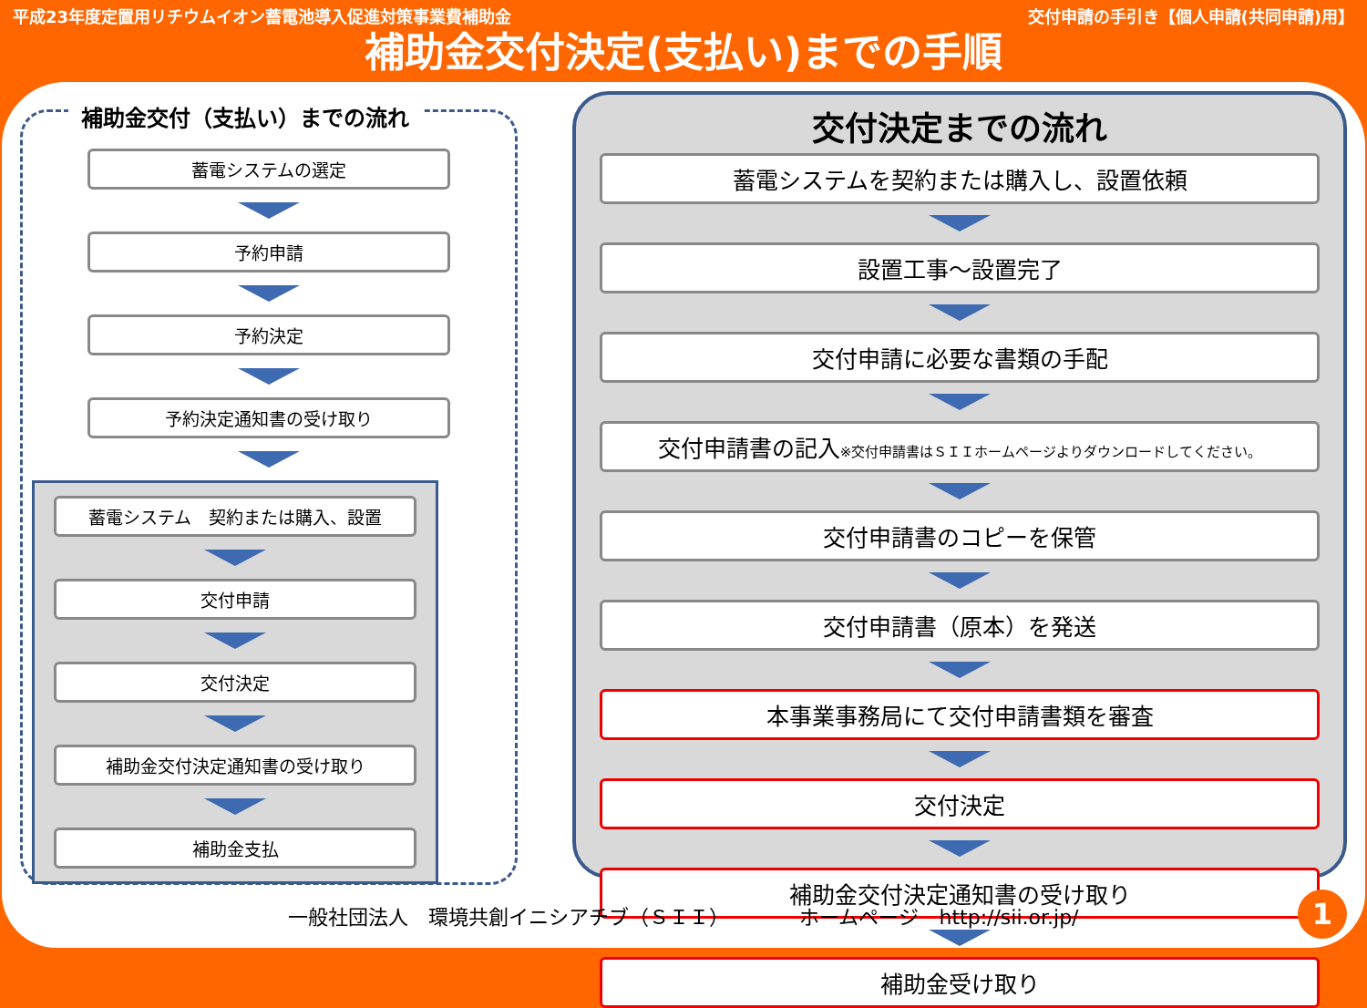平成23年度定置用リチウムイオン蓄電池導入促進対策事業費補助金 交付申請の手引き【個人申請(共同申請)用】
補助金交付決定(支払い)までの手順
補助金交付（支払い）までの流れ
蓄電システムの選定
予約申請
予約決定
予約決定通知書の受け取り
蓄電システム　契約または購入、設置
交付申請
交付決定
補助金交付決定通知書の受け取り
補助金支払
交付決定までの流れ
蓄電システムを契約または購入し、設置依頼
設置工事～設置完了
交付申請に必要な書類の手配
交付申請書の記入※交付申請書はＳＩＩホームページよりダウンロードしてください。
交付申請書のコピーを保管
交付申請書（原本）を発送
本事業事務局にて交付申請書類を審査
交付決定
補助金交付決定通知書の受け取り
補助金受け取り
一般社団法人　環境共創イニシアチブ（ＳＩＩ）　　　　ホームページ　http://sii.or.jp/
1